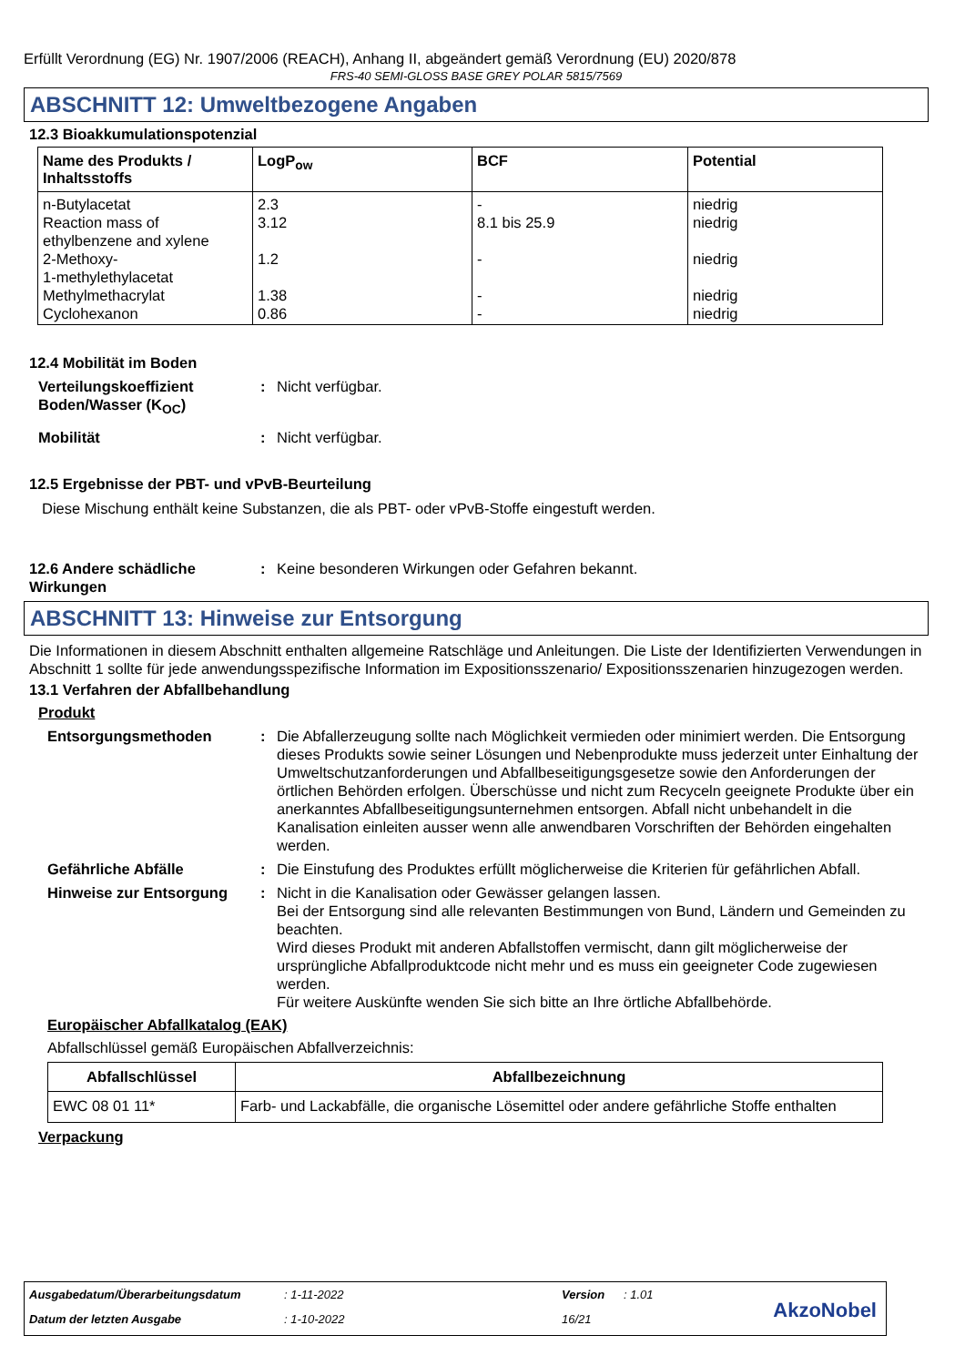Erfüllt Verordnung (EG) Nr. 1907/2006 (REACH), Anhang II, abgeändert gemäß Verordnung (EU) 2020/878
FRS-40 SEMI-GLOSS BASE GREY POLAR 5815/7569
ABSCHNITT 12: Umweltbezogene Angaben
12.3 Bioakkumulationspotenzial
| Name des Produkts / Inhaltsstoffs | LogP<sub>ow</sub> | BCF | Potential |
| --- | --- | --- | --- |
| n-Butylacetat | 2.3 | - | niedrig |
| Reaction mass of ethylbenzene and xylene | 3.12 | 8.1 bis 25.9 | niedrig |
| 2-Methoxy- 1-methylethylacetat | 1.2 | - | niedrig |
| Methylmethacrylat | 1.38 | - | niedrig |
| Cyclohexanon | 0.86 | - | niedrig |
12.4 Mobilität im Boden
Verteilungskoeffizient Boden/Wasser (K<sub>OC</sub>)
: Nicht verfügbar.
Mobilität : Nicht verfügbar.
12.5 Ergebnisse der PBT- und vPvB-Beurteilung
Diese Mischung enthält keine Substanzen, die als PBT- oder vPvB-Stoffe eingestuft werden.
12.6 Andere schädliche Wirkungen
: Keine besonderen Wirkungen oder Gefahren bekannt.
ABSCHNITT 13: Hinweise zur Entsorgung
Die Informationen in diesem Abschnitt enthalten allgemeine Ratschläge und Anleitungen. Die Liste der Identifizierten Verwendungen in Abschnitt 1 sollte für jede anwendungsspezifische Information im Expositionsszenario/ Expositionsszenarien hinzugezogen werden.
13.1 Verfahren der Abfallbehandlung
Produkt
Entsorgungsmethoden : Die Abfallerzeugung sollte nach Möglichkeit vermieden oder minimiert werden. Die Entsorgung dieses Produkts sowie seiner Lösungen und Nebenprodukte muss jederzeit unter Einhaltung der Umweltschutzanforderungen und Abfallbeseitigungsgesetze sowie den Anforderungen der örtlichen Behörden erfolgen. Überschüsse und nicht zum Recyceln geeignete Produkte über ein anerkanntes Abfallbeseitigungsunternehmen entsorgen. Abfall nicht unbehandelt in die Kanalisation einleiten ausser wenn alle anwendbaren Vorschriften der Behörden eingehalten werden.
Gefährliche Abfälle : Die Einstufung des Produktes erfüllt möglicherweise die Kriterien für gefährlichen Abfall.
Hinweise zur Entsorgung : Nicht in die Kanalisation oder Gewässer gelangen lassen.
Bei der Entsorgung sind alle relevanten Bestimmungen von Bund, Ländern und Gemeinden zu beachten.
Wird dieses Produkt mit anderen Abfallstoffen vermischt, dann gilt möglicherweise der ursprüngliche Abfallproduktcode nicht mehr und es muss ein geeigneter Code zugewiesen werden.
Für weitere Auskünfte wenden Sie sich bitte an Ihre örtliche Abfallbehörde.
Europäischer Abfallkatalog (EAK)
Abfallschlüssel gemäß Europäischen Abfallverzeichnis:
| Abfallschlüssel | Abfallbezeichnung |
| --- | --- |
| EWC 08 01 11* | Farb- und Lackabfälle, die organische Lösemittel oder andere gefährliche Stoffe enthalten |
Verpackung
Ausgabedatum/Überarbeitungsdatum: 1-11-2022 Version: 1.01
Datum der letzten Ausgabe: 1-10-2022 16/21
AkzoNobel